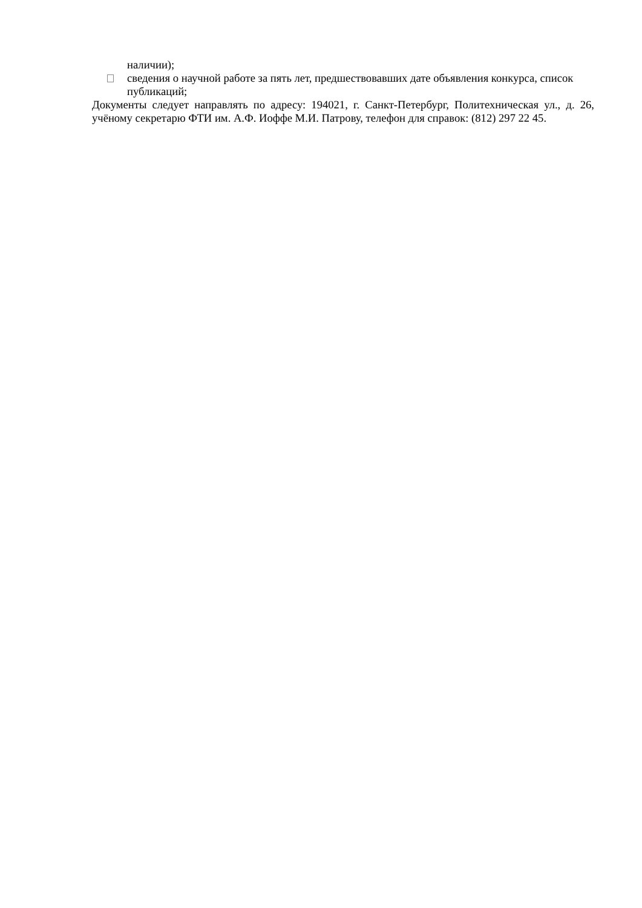наличии);
сведения о научной работе за пять лет, предшествовавших дате объявления конкурса, список публикаций;
Документы следует направлять по адресу: 194021, г. Санкт-Петербург, Политехническая ул., д. 26, учёному секретарю ФТИ им. А.Ф. Иоффе М.И. Патрову, телефон для справок: (812) 297 22 45.